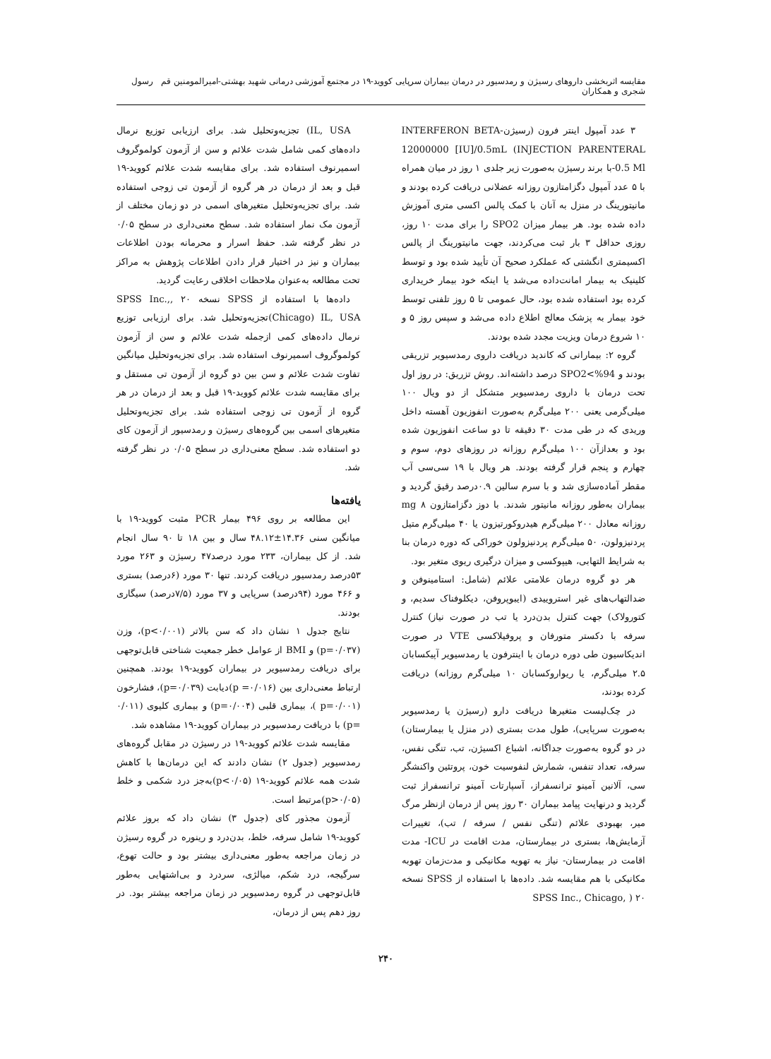مقایسه اثربخشی داروهای رسیژن و رمدسیور در درمان بیماران سرپایی کووید-۱۹ در مجتمع آموزشی درمانی شهید بهشتی-امیرالمومنین قم رسول شجری و همکاران
۳ عدد آمپول اینتر فرون (رسیژن-INTERFERON BETA INJECTION PARENTERAL) 12000000 [IU]/0.5mL 0.5 Ml-با برند رسیژن به‌صورت زیر جلدی ۱ روز در میان همراه با ۵ عدد آمپول دگزامتازون روزانه عضلانی دریافت کرده بودند و مانیتورینگ در منزل به آنان با کمک پالس اکسی متری آموزش داده شده بود. هر بیمار میزان SPO2 را برای مدت ۱۰ روز، روزی حداقل ۳ بار ثبت می‌کردند، جهت مانیتورینگ از پالس اکسیمتری انگشتی که عملکرد صحیح آن تأیید شده بود و توسط کلینیک به بیمار امانت‌داده می‌شد یا اینکه خود بیمار خریداری کرده بود استفاده شده بود، حال عمومی تا ۵ روز تلفنی توسط خود بیمار به پزشک معالج اطلاع داده می‌شد و سپس روز ۵ و ۱۰ شروع درمان ویزیت مجدد شده بودند.
گروه ۲: بیمارانی که کاندید دریافت داروی رمدسیویر تزریقی بودند و SPO2<%94 درصد داشته‌اند. روش تزریق: در روز اول تحت درمان با داروی رمدسیویر متشکل از دو ویال ۱۰۰ میلی‌گرمی یعنی ۲۰۰ میلی‌گرم به‌صورت انفوزیون آهسته داخل وریدی که در طی مدت ۳۰ دقیقه تا دو ساعت انفوزیون شده بود و بعدازآن ۱۰۰ میلی‌گرم روزانه در روزهای دوم، سوم و چهارم و پنجم قرار گرفته بودند. هر ویال با ۱۹ سی‌سی آب مقطر آماده‌سازی شد و با سرم سالین ۰.۹درصد رقیق گردید و بیماران به‌طور روزانه مانیتور شدند. با دوز دگزامتازون ۸ mg روزانه معادل ۲۰۰ میلی‌گرم هیدروکورتیزون یا ۴۰ میلی‌گرم متیل پردنیزولون، ۵۰ میلی‌گرم پردنیزولون خوراکی که دوره درمان بنا به شرایط التهابی، هیپوکسی و میزان درگیری ریوی متغیر بود.
هر دو گروه درمان علامتی علائم (شامل: استامینوفن و ضدالتهاب‌های غیر استروییدی (ایبوپروفن، دیکلوفناک سدیم، و کتورولاک) جهت کنترل بدن‌درد یا تب در صورت نیاز) کنترل سرفه با دکستر متورفان و پروفیلاکسی VTE در صورت اندیکاسیون طی دوره درمان با اینترفون یا رمدسیویر آپیکسابان ۲.۵ میلی‌گرم، یا ریواروکسابان ۱۰ میلی‌گرم روزانه) دریافت کرده بودند،
در چک‌لیست متغیرها دریافت دارو (رسیژن یا رمدسیویر به‌صورت سرپایی)، طول مدت بستری (در منزل یا بیمارستان) در دو گروه به‌صورت جداگانه، اشباع اکسیژن، تب، تنگی نفس، سرفه، تعداد تنفس، شمارش لنفوسیت خون، پروتئین واکنشگر سی، آلانین آمینو ترانسفراز، آسپارتات آمینو ترانسفراز ثبت گردید و درنهایت پیامد بیماران ۳۰ روز پس از درمان ازنظر مرگ میر، بهبودی علائم (تنگی نفس / سرفه / تب)، تغییرات آزمایش‌ها، بستری در بیمارستان، مدت اقامت در ICU- مدت اقامت در بیمارستان- نیاز به تهویه مکانیکی و مدت‌زمان تهوبه مکانیکی با هم مقایسه شد. داده‌ها با استفاده از SPSS نسخه ۲۰ ( ,SPSS Inc., Chicago
IL, USA) تجزیه‌وتحلیل شد. برای ارزیابی توزیع نرمال داده‌های کمی شامل شدت علائم و سن از آزمون کولموگروف اسمیرنوف استفاده شد. برای مقایسه شدت علائم کووید-۱۹ قبل و بعد از درمان در هر گروه از آزمون تی زوجی استفاده شد. برای تجزیه‌وتحلیل متغیرهای اسمی در دو زمان مختلف از آزمون مک نمار استفاده شد. سطح معنی‌داری در سطح ۰/۰۵ در نظر گرفته شد. حفظ اسرار و محرمانه بودن اطلاعات بیماران و نیز در اختیار قرار دادن اطلاعات پژوهش به مراکز تحت مطالعه به‌عنوان ملاحظات اخلاقی رعایت گردید.
داده‌ها با استفاده از SPSS نسخه ۲۰ ,SPSS Inc., Chicago) IL, USA)تجزیه‌وتحلیل شد. برای ارزیابی توزیع نرمال داده‌های کمی ازجمله شدت علائم و سن از آزمون کولموگروف اسمیرنوف استفاده شد. برای تجزیه‌وتحلیل میانگین تفاوت شدت علائم و سن بین دو گروه از آزمون تی مستقل و برای مقایسه شدت علائم کووید-۱۹ قبل و بعد از درمان در هر گروه از آزمون تی زوجی استفاده شد. برای تجزیه‌وتحلیل متغیرهای اسمی بین گروه‌های رسیژن و رمدسیور از آزمون کای دو استفاده شد. سطح معنی‌داری در سطح ۰/۰۵ در نظر گرفته شد.
یافته‌ها
این مطالعه بر روی ۴۹۶ بیمار PCR مثبت کووید-۱۹ با میانگین سنی ۱۴.۳۶±۴۸.۱۲ سال و بین ۱۸ تا ۹۰ سال انجام شد. از کل بیماران، ۲۳۳ مورد درصد۴۷ رسیژن و ۲۶۳ مورد ۵۳درصد رمدسیور دریافت کردند. تنها ۳۰ مورد (۶درصد) بستری و ۴۶۶ مورد (۹۴درصد) سرپایی و ۳۷ مورد (۷/۵درصد) سیگاری بودند.
نتایج جدول ۱ نشان داد که سن بالاتر (p<۰/۰۰۱)، وزن (p=۰/۰۳۷) و BMI از عوامل خطر جمعیت شناختی قابل‌توجهی برای دریافت رمدسیویر در بیماران کووید-۱۹ بودند. همچنین ارتباط معنی‌داری بین (۰/۰۱۶= p)دیابت (p=۰/۰۳۹)، فشارخون (p=۰/۰۰۱ )، بیماری قلبی (p=۰/۰۰۴) و بیماری کلیوی (۰/۰۱۱ =p) با دریافت رمدسیویر در بیماران کووید-۱۹ مشاهده شد.
مقایسه شدت علائم کووید-۱۹ در رسیژن در مقابل گروه‌های رمدسیویر (جدول ۲) نشان دادند که این درمان‌ها با کاهش شدت همه علائم کووید-۱۹ (p<۰/۰۵)به‌جز درد شکمی و خلط (p>۰/۰۵)مرتبط است.
آزمون مجذور کای (جدول ۳) نشان داد که بروز علائم کووید-۱۹ شامل سرفه، خلط، بدن‌درد و رینوره در گروه رسیژن در زمان مراجعه به‌طور معنی‌داری بیشتر بود و حالت تهوع، سرگیجه، درد شکم، میالژی، سردرد و بی‌اشتهایی به‌طور قابل‌توجهی در گروه رمدسیویر در زمان مراجعه بیشتر بود. در روز دهم پس از درمان،
۲۴۰